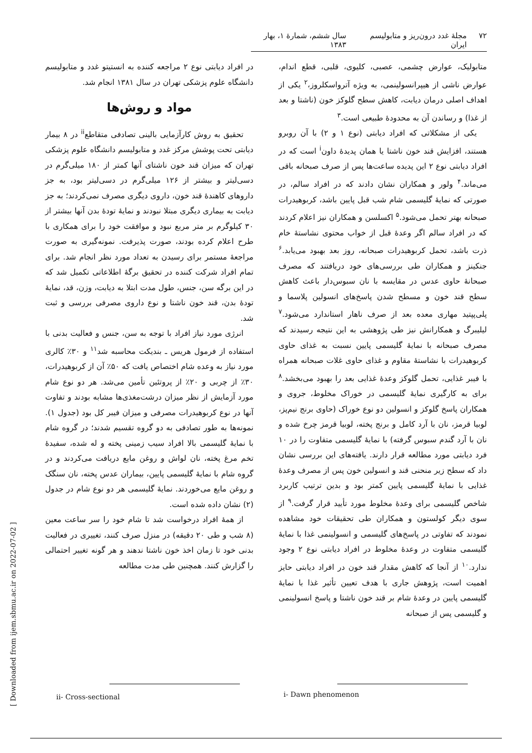۷۲ مجلهٔ غدد درون‌ریز و متابولیسم ایران سال ششم، شمارهٔ ۱، بهار ۱۳۸۳
متابولیک، عوارض چشمی، عصبی، کلیوی، قلبی، قطع اندام، عوارض ناشی از هیپرانسولینمی، به ویژه آترواسکلروز،<sup>۲</sup> یکی از اهداف اصلی درمان دیابت، کاهش سطح گلوکز خون (ناشتا و بعد از غذا) و رساندن آن به محدودهٔ طبیعی است.<sup>۳</sup>
یکی از مشکلاتی که افراد دیابتی (نوع ۱ و ۲) با آن روبرو هستند، افزایش قند خون ناشتا یا همان پدیدهٔ داون<sup>i</sup> است که در افراد دیابتی نوع ۲ این پدیده ساعت‌ها پس از صرف صبحانه باقی می‌ماند.<sup>۴</sup> ولور و همکاران نشان دادند که در افراد سالم، در صورتی که نمایهٔ گلیسمی شام شب قبل پایین باشد، کربوهیدرات صبحانه بهتر تحمل می‌شود.<sup>۵</sup> اکسلسن و همکاران نیز اعلام کردند که در افراد سالم اگر وعدهٔ قبل از خواب محتوی نشاستهٔ خام ذرت باشد، تحمل کربوهیدرات صبحانه، روز بعد بهبود می‌یابد.<sup>۶</sup> جنکینز و همکاران طی بررسی‌های خود دریافتند که مصرف صبحانهٔ حاوی عدس در مقایسه با نان سبوس‌دار باعث کاهش سطح قند خون و مسطح شدن پاسخ‌های انسولین پلاسما و پلی‌پپتید مهاری معده بعد از صرف ناهار استاندارد می‌شود.<sup>۷</sup> لیلیبرگ و همکارانش نیز طی پژوهشی به این نتیجه رسیدند که مصرف صبحانه با نمایهٔ گلیسمی پایین نسبت به غذای حاوی کربوهیدرات با نشاستهٔ مقاوم و غذای حاوی غلات صبحانه همراه با فیبر غذایی، تحمل گلوکز وعدهٔ غذایی بعد را بهبود می‌بخشد.<sup>۸</sup> برای به کارگیری نمایهٔ گلیسمی در خوراک مخلوط، جروی و همکاران پاسخ گلوکز و انسولین دو نوع خوراک (حاوی برنج نیم‌پز، لوبیا قرمز، نان با آرد کامل و برنج پخته، لوبیا قرمز چرخ شده و نان با آرد گندم سبوس گرفته) با نمایهٔ گلیسمی متفاوت را در ۱۰ فرد دیابتی مورد مطالعه قرار دارند. یافته‌های این بررسی نشان داد که سطح زیر منحنی قند و انسولین خون پس از مصرف وعدهٔ غذایی با نمایهٔ گلیسمی پایین کمتر بود و بدین ترتیب کاربرد شاخص گلیسمی برای وعدهٔ مخلوط مورد تأیید قرار گرفت.<sup>۹</sup> از سوی دیگر کولستون و همکاران طی تحقیقات خود مشاهده نمودند که تفاوتی در پاسخ‌های گلیسمی و انسولینمی غذا با نمایهٔ گلیسمی متفاوت در وعدهٔ مخلوط در افراد دیابتی نوع ۲ وجود ندارد.<sup>۱۰</sup> از آنجا که کاهش مقدار قند خون در افراد دیابتی حایز اهمیت است، پژوهش جاری با هدف تعیین تأثیر غذا با نمایهٔ گلیسمی پایین در وعدهٔ شام بر قند خون ناشتا و پاسخ انسولینمی و گلیسمی پس از صبحانه
در افراد دیابتی نوع ۲ مراجعه کننده به انستیتو غدد و متابولیسم دانشگاه علوم پزشکی تهران در سال ۱۳۸۱ انجام شد.
مواد و روش‌ها
تحقیق به روش کارآزمایی بالینی تصادفی متقاطع<sup>ii</sup> در ۸ بیمار دیابتی تحت پوشش مرکز غدد و متابولیسم دانشگاه علوم پزشکی تهران که میزان قند خون ناشتای آنها کمتر از ۱۸۰ میلی‌گرم در دسی‌لیتر و بیشتر از ۱۲۶ میلی‌گرم در دسی‌لیتر بود، به جز داروهای کاهندهٔ قند خون، داروی دیگری مصرف نمی‌کردند؛ به جز دیابت به بیماری دیگری مبتلا نبودند و نمایهٔ تودهٔ بدن آنها بیشتر از ۳۰ کیلوگرم بر متر مربع نبود و موافقت خود را برای همکاری با طرح اعلام کرده بودند، صورت پذیرفت. نمونه‌گیری به صورت مراجعهٔ مستمر برای رسیدن به تعداد مورد نظر انجام شد. برای تمام افراد شرکت کننده در تحقیق برگهٔ اطلاعاتی تکمیل شد که در این برگه سن، جنس، طول مدت ابتلا به دیابت، وزن، قد، نمایهٔ تودهٔ بدن، قند خون ناشتا و نوع داروی مصرفی بررسی و ثبت شد.
انرژی مورد نیاز افراد با توجه به سن، جنس و فعالیت بدنی با استفاده از فرمول هریس ـ بندیکت محاسبه شد<sup>۱۱</sup> و ۳۰٪ کالری مورد نیاز به وعده شام اختصاص یافت که ۵۰٪ آن از کربوهیدرات، ۳۰٪ از چربی و ۲۰٪ از پروتئین تأمین می‌شد. هر دو نوع شام مورد آزمایش از نظر میزان درشت‌مغذی‌ها مشابه بودند و تفاوت آنها در نوع کربوهیدرات مصرفی و میزان فیبر کل بود (جدول ۱). نمونه‌ها به طور تصادفی به دو گروه تقسیم شدند؛ در گروه شام با نمایهٔ گلیسمی بالا افراد سیب زمینی پخته و له شده، سفیدهٔ تخم مرغ پخته، نان لواش و روغن مایع دریافت می‌کردند و در گروه شام با نمایهٔ گلیسمی پایین، بیماران عدس پخته، نان سنگک و روغن مایع می‌خوردند. نمایهٔ گلیسمی هر دو نوع شام در جدول (۲) نشان داده شده است.
از همهٔ افراد درخواست شد تا شام خود را سر ساعت معین (۸ شب و طی ۲۰ دقیقه) در منزل صرف کنند، تغییری در فعالیت بدنی خود تا زمان اخذ خون ناشتا ندهند و هر گونه تغییر احتمالی را گزارش کنند. همچنین طی مدت مطالعه
i- Dawn phenomenon
ii- Cross-sectional
[ Downloaded from ijem.sbmu.ac.ir on 2022-07-02 ]